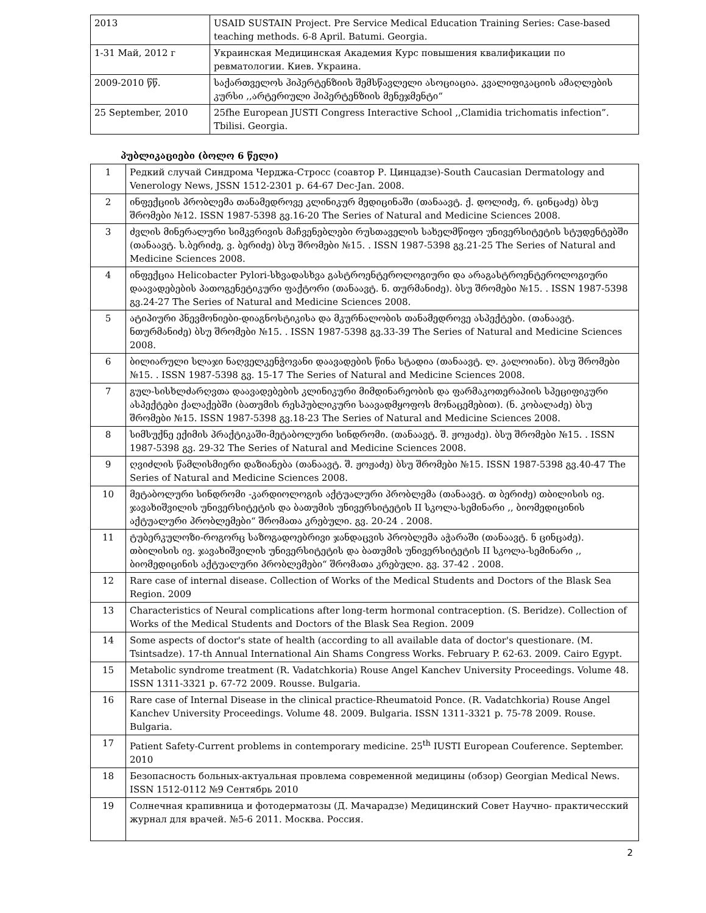| 2013 | USAID SUSTAIN Project. Pre Service Medical Education Training Series: Case-based teaching methods. 6-8 April. Batumi. Georgia. |
| 1-31 Май, 2012 г | Украинская Медицинская Академия Курс повышения квалификации по ревматологии. Киев. Украина. |
| 2009-2010 წწ. | საქართველოს ჰიპერტენზიის შემსწავლელი ასოციაცია. კვალიფიკაციის ამაღლების კურსი ,,არტერიული ჰიპერტენზიის მენეჯმენტი“ |
| 25 September, 2010 | 25fhe European JUSTI Congress Interactive School ,,Clamidia trichomatis infection”. Tbilisi. Georgia. |
პუბლიკაციები (ბოლო 6 წელი)
| 1 | Редкий случай Синдрома Черджа-Стросс (соавтор Р. Цинцадзе)-South Caucasian Dermatology and Venerology News, JSSN 1512-2301 p. 64-67 Dec-Jan. 2008. |
| 2 | ინფექციის პრობლემა თანამედროვე კლინიკურ მედიცინაში (თანაავტ. ქ. დოლიძე, რ. ცინცაძე) ბსუ შრომები №12. ISSN 1987-5398 გვ.16-20 The Series of Natural and Medicine Sciences 2008. |
| 3 | ძვლის მინერალური სიმკვრივის მაჩვენებლები რუსთაველის სახელმწიფო უნივერსიტეტის სტუდენტებში (თანაავტ. ს.ბერიძე, ვ. ბერიძე) ბსუ შრომები №15. . ISSN 1987-5398 გვ.21-25 The Series of Natural and Medicine Sciences 2008. |
| 4 | ინფექცია Helicobacter Pylori-სხვადასხვა გასტროენტეროლოგიური და არაგასტროენტეროლოგიური დაავადებების პათოგენეტიკური ფაქტორი (თანაავტ. ნ. თურმანიძე). ბსუ შრომები №15. . ISSN 1987-5398 გვ.24-27 The Series of Natural and Medicine Sciences 2008. |
| 5 | ატიპიური პნევმონიები-დიაგნოსტიკისა და მკურნალობის თანამედროვე ასპექტები. (თანაავტ. ნთურმანიძე) ბსუ შრომები №15. . ISSN 1987-5398 გვ.33-39 The Series of Natural and Medicine Sciences 2008. |
| 6 | ბილიარული სლაჯი ნაღველკენჭოვანი დაავადების წინა სტადია (თანაავტ. ლ. კალოიანი). ბსუ შრომები №15. . ISSN 1987-5398 გვ. 15-17 The Series of Natural and Medicine Sciences 2008. |
| 7 | გულ-სისხლძარღვთა დაავადებების კლინიკური მიმდინარეობის და ფარმაკოთერაპიის სპეციფიკური ასპექტები ქალაქებში (ბათუმის რესპუბლიკური საავადმყოფოს მონაცემებით). (ნ. კობალაძე) ბსუ შრომები №15. ISSN 1987-5398 გვ.18-23 The Series of Natural and Medicine Sciences 2008. |
| 8 | სიმსუქნე ექიმის პრაქტიკაში-მეტაბოლური სინდრომი. (თანაავტ. შ. ჟოჟაძე). ბსუ შრომები №15. . ISSN 1987-5398 გვ. 29-32 The Series of Natural and Medicine Sciences 2008. |
| 9 | ღვიძლის წამლისმიერი დაზიანება (თანაავტ. შ. ჟოჟაძე) ბსუ შრომები №15. ISSN 1987-5398 გვ.40-47 The Series of Natural and Medicine Sciences 2008. |
| 10 | მეტაბოლური სინდრომი -კარდიოლოგის აქტუალური პრობლემა (თანაავტ. თ ბერიძე) თბილისის ივ. ჯავახიშვილის უნივერსიტეტის და ბათუმის უნივერსიტეტის II სკოლა-სემინარი ,, ბიომედიცინის აქტუალური პრობლემები“ შრომათა კრებული. გვ. 20-24 . 2008. |
| 11 | ტუბერკულოზი-როგორც საზოგადოებრივი ჯანდაცვის პრობლემა აჭარაში (თანაავტ. ნ ცინცაძე). თბილისის ივ. ჯავახიშვილის უნივერსიტეტის და ბათუმის უნივერსიტეტის II სკოლა-სემინარი ,, ბიომედიცინის აქტუალური პრობლემები“ შრომათა კრებული. გვ. 37-42 . 2008. |
| 12 | Rare case of internal disease. Collection of Works of the Medical Students and Doctors of the Blask Sea Region. 2009 |
| 13 | Characteristics of Neural complications after long-term hormonal contraception. (S. Beridze). Collection of Works of the Medical Students and Doctors of the Blask Sea Region. 2009 |
| 14 | Some aspects of doctor's state of health (according to all available data of doctor's questionare. (M. Tsintsadze). 17-th Annual International Ain Shams Congress Works. February P. 62-63. 2009. Cairo Egypt. |
| 15 | Metabolic syndrome treatment (R. Vadatchkoria) Rouse Angel Kanchev University Proceedings. Volume 48. ISSN 1311-3321 p. 67-72 2009. Rousse. Bulgaria. |
| 16 | Rare case of Internal Disease in the clinical practice-Rheumatoid Ponce. (R. Vadatchkoria) Rouse Angel Kanchev University Proceedings. Volume 48. 2009. Bulgaria. ISSN 1311-3321 p. 75-78 2009. Rouse. Bulgaria. |
| 17 | Patient Safety-Current problems in contemporary medicine. 25<sup>th</sup> IUSTI European Couference. September. 2010 |
| 18 | Безопасность больных-актуальная провлема современной медицины (обзор) Georgian Medical News. ISSN 1512-0112 №9 Сентябрь 2010 |
| 19 | Солнечная крапивница и фотодерматозы (Д. Мачарадзе) Медицинский Совет Научно- практичесский журнал для врачей. №5-6 2011. Москва. Россия. |
2